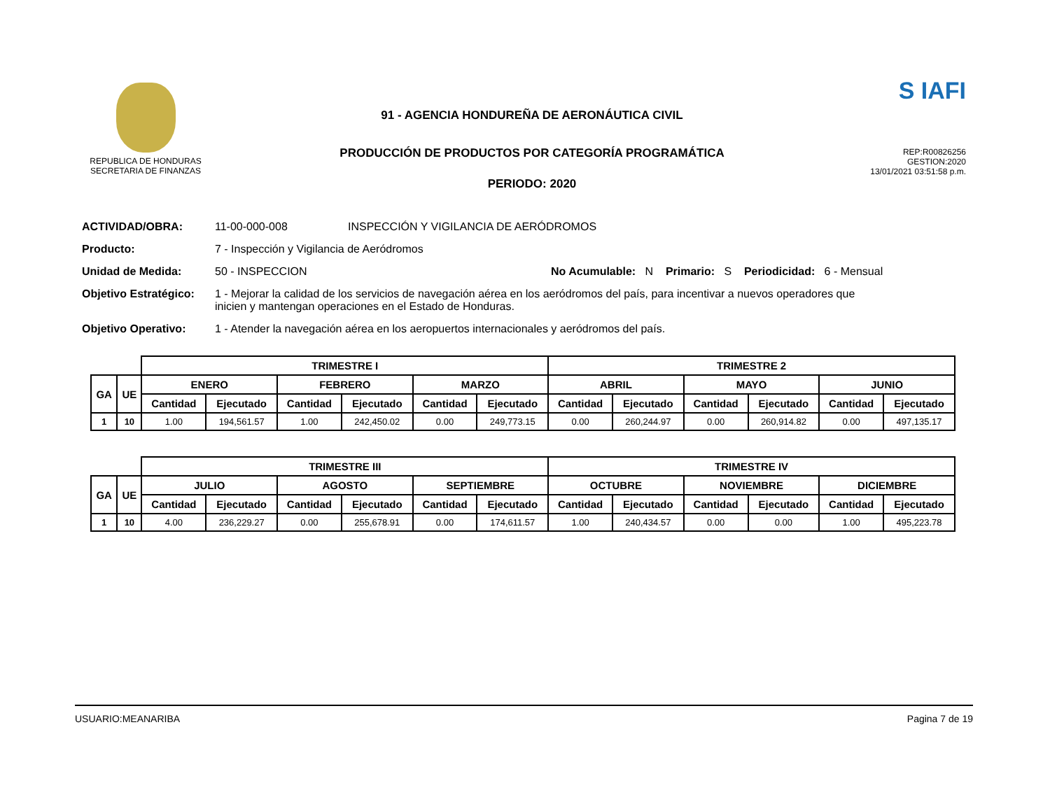REPUBLICA DE HONDURAS
SECRETARIA DE FINANZAS
91 - AGENCIA HONDUREÑA DE AERONÁUTICA CIVIL
PRODUCCIÓN DE PRODUCTOS POR CATEGORÍA PROGRAMÁTICA
PERIODO: 2020
S IAFI
REP:R00826256
GESTION:2020
13/01/2021 03:51:58 p.m.
ACTIVIDAD/OBRA: 11-00-000-008 INSPECCIÓN Y VIGILANCIA DE AERÓDROMOS
Producto: 7 - Inspección y Vigilancia de Aeródromos
Unidad de Medida: 50 - INSPECCION No Acumulable: N Primario: S Periodicidad: 6 - Mensual
Objetivo Estratégico: 1 - Mejorar la calidad de los servicios de navegación aérea en los aeródromos del país, para incentivar a nuevos operadores que inicien y mantengan operaciones en el Estado de Honduras.
Objetivo Operativo: 1 - Atender la navegación aérea en los aeropuertos internacionales y aeródromos del país.
| | | TRIMESTRE I | | | | | | TRIMESTRE 2 | | | | | |
| GA | UE | ENERO | | FEBRERO | | MARZO | | ABRIL | | MAYO | | JUNIO | |
| | | Cantidad | Ejecutado | Cantidad | Ejecutado | Cantidad | Ejecutado | Cantidad | Ejecutado | Cantidad | Ejecutado | Cantidad | Ejecutado |
| 1 | 10 | 1.00 | 194,561.57 | 1.00 | 242,450.02 | 0.00 | 249,773.15 | 0.00 | 260,244.97 | 0.00 | 260,914.82 | 0.00 | 497,135.17 |
| | | TRIMESTRE III | | | | | | TRIMESTRE IV | | | | | |
| GA | UE | JULIO | | AGOSTO | | SEPTIEMBRE | | OCTUBRE | | NOVIEMBRE | | DICIEMBRE | |
| | | Cantidad | Ejecutado | Cantidad | Ejecutado | Cantidad | Ejecutado | Cantidad | Ejecutado | Cantidad | Ejecutado | Cantidad | Ejecutado |
| 1 | 10 | 4.00 | 236,229.27 | 0.00 | 255,678.91 | 0.00 | 174,611.57 | 1.00 | 240,434.57 | 0.00 | 0.00 | 1.00 | 495,223.78 |
USUARIO:MEANARIBA Pagina 7 de 19